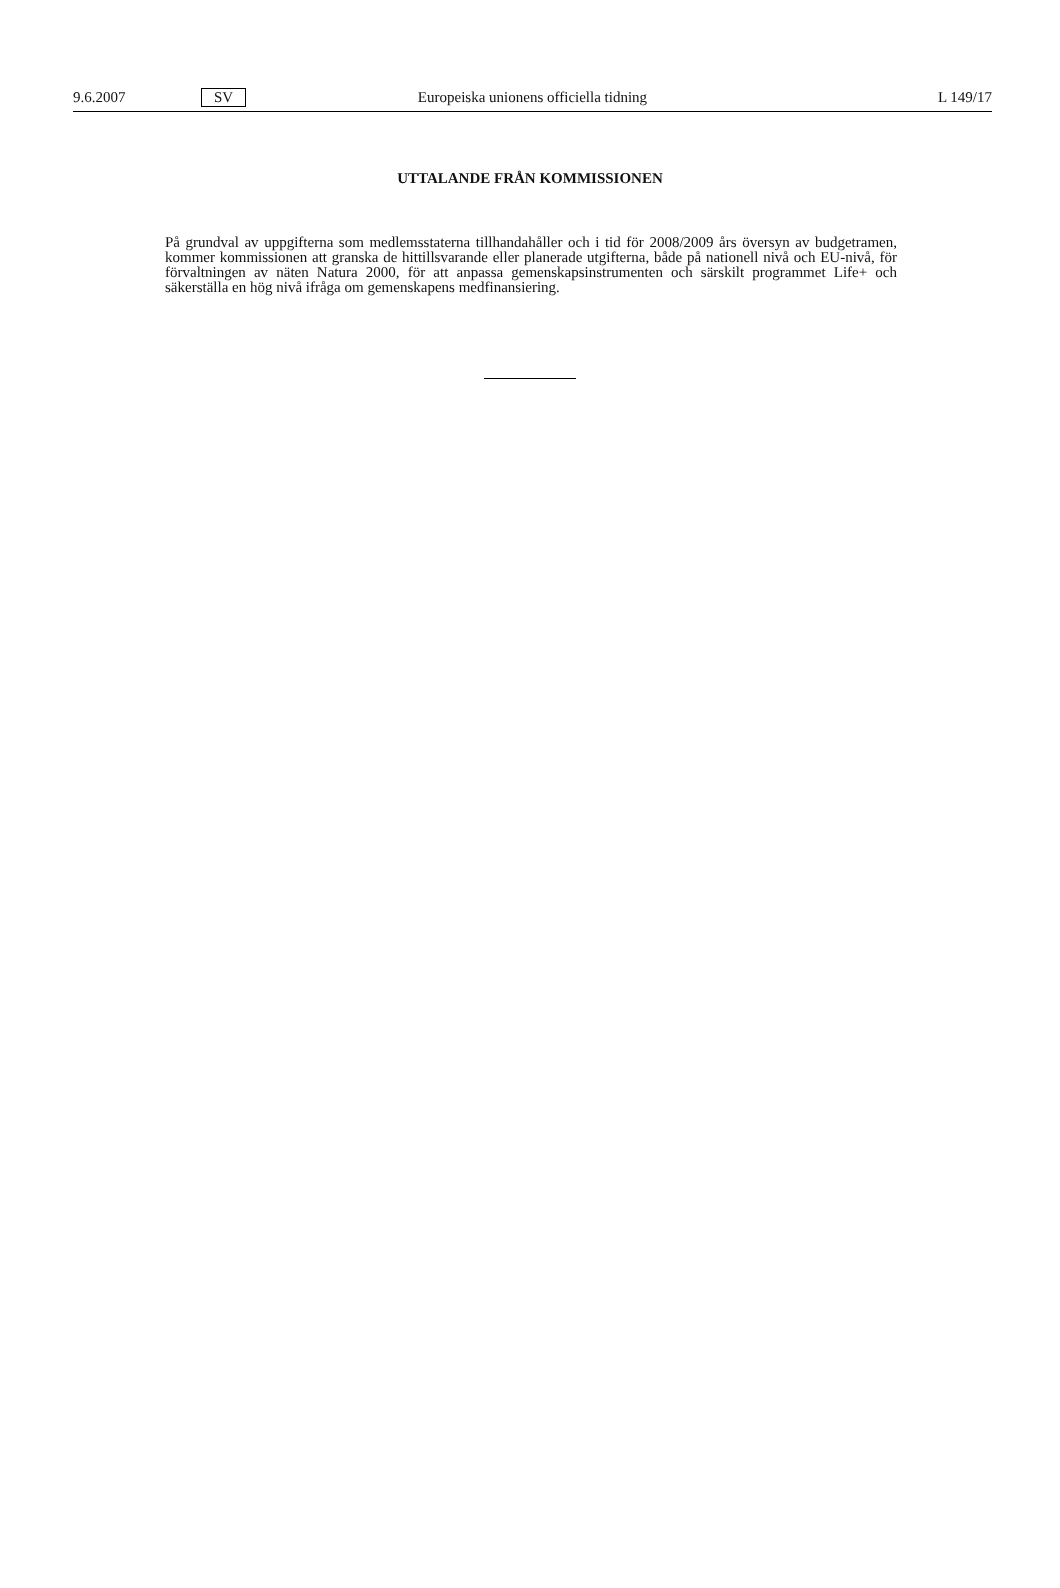9.6.2007 SV Europeiska unionens officiella tidning L 149/17
UTTALANDE FRÅN KOMMISSIONEN
På grundval av uppgifterna som medlemsstaterna tillhandahåller och i tid för 2008/2009 års översyn av budgetramen, kommer kommissionen att granska de hittillsvarande eller planerade utgifterna, både på nationell nivå och EU-nivå, för förvaltningen av näten Natura 2000, för att anpassa gemenskapsinstrumenten och särskilt programmet Life+ och säkerställa en hög nivå ifråga om gemenskapens medfinansiering.